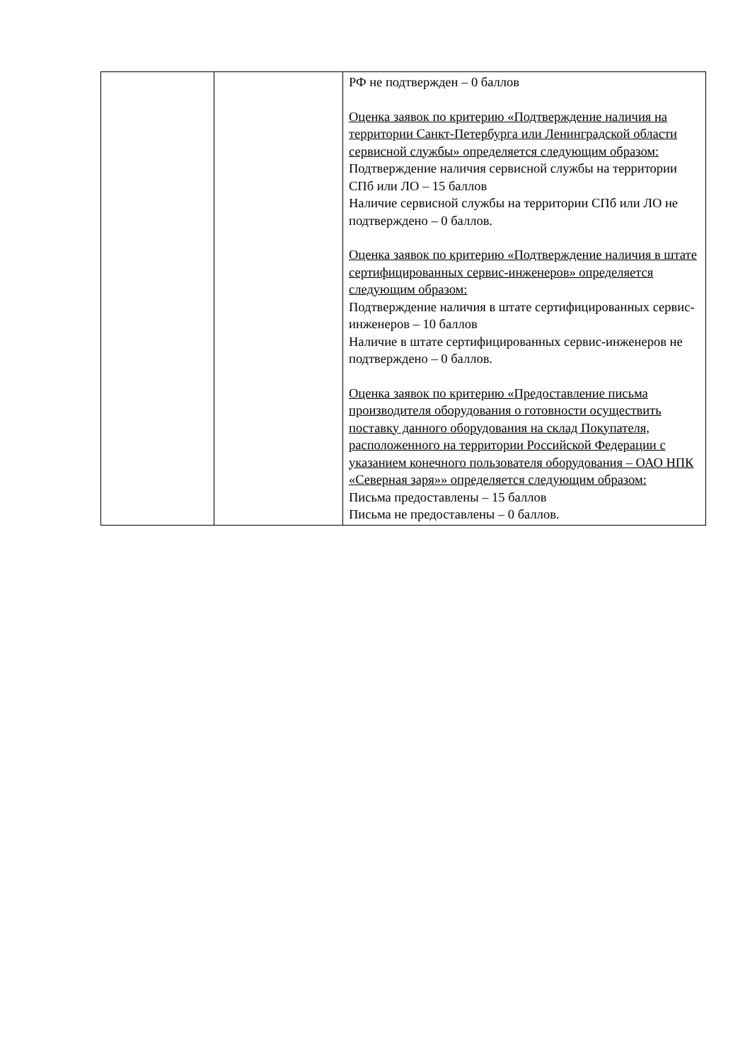| | | РФ не подтвержден – 0 баллов Оценка заявок по критерию «Подтверждение наличия на территории Санкт-Петербурга или Ленинградской области сервисной службы» определяется следующим образом: Подтверждение наличия сервисной службы на территории СПб или ЛО – 15 баллов Наличие сервисной службы на территории СПб или ЛО не подтверждено – 0 баллов. Оценка заявок по критерию «Подтверждение наличия в штате сертифицированных сервис-инженеров» определяется следующим образом: Подтверждение наличия в штате сертифицированных сервис-инженеров – 10 баллов Наличие в штате сертифицированных сервис-инженеров не подтверждено – 0 баллов. Оценка заявок по критерию «Предоставление письма производителя оборудования о готовности осуществить поставку данного оборудования на склад Покупателя, расположенного на территории Российской Федерации с указанием конечного пользователя оборудования – ОАО НПК «Северная заря»» определяется следующим образом: Письма предоставлены – 15 баллов Письма не предоставлены – 0 баллов. |